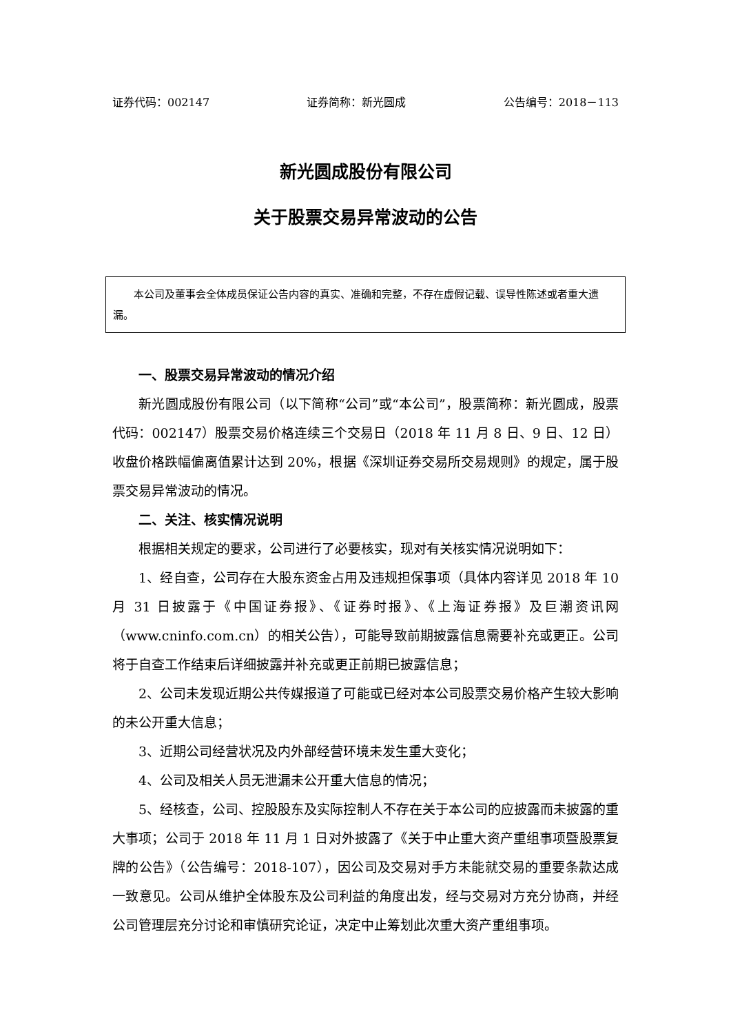证券代码：002147 证券简称：新光圆成 公告编号：2018－113
新光圆成股份有限公司
关于股票交易异常波动的公告
本公司及董事会全体成员保证公告内容的真实、准确和完整，不存在虚假记载、误导性陈述或者重大遗漏。
一、股票交易异常波动的情况介绍
新光圆成股份有限公司（以下简称“公司”或“本公司”，股票简称：新光圆成，股票代码：002147）股票交易价格连续三个交易日（2018 年 11 月 8 日、9 日、12 日）收盘价格跌幅偏离值累计达到 20%，根据《深圳证券交易所交易规则》的规定，属于股票交易异常波动的情况。
二、关注、核实情况说明
根据相关规定的要求，公司进行了必要核实，现对有关核实情况说明如下：
1、经自查，公司存在大股东资金占用及违规担保事项（具体内容详见 2018 年 10 月 31 日披露于《中国证券报》、《证券时报》、《上海证券报》及巨潮资讯网（www.cninfo.com.cn）的相关公告），可能导致前期披露信息需要补充或更正。公司将于自查工作结束后详细披露并补充或更正前期已披露信息；
2、公司未发现近期公共传媒报道了可能或已经对本公司股票交易价格产生较大影响的未公开重大信息；
3、近期公司经营状况及内外部经营环境未发生重大变化；
4、公司及相关人员无泄漏未公开重大信息的情况；
5、经核查，公司、控股股东及实际控制人不存在关于本公司的应披露而未披露的重大事项；公司于 2018 年 11 月 1 日对外披露了《关于中止重大资产重组事项暨股票复牌的公告》（公告编号：2018-107），因公司及交易对手方未能就交易的重要条款达成一致意见。公司从维护全体股东及公司利益的角度出发，经与交易对方充分协商，并经公司管理层充分讨论和审慎研究论证，决定中止筹划此次重大资产重组事项。